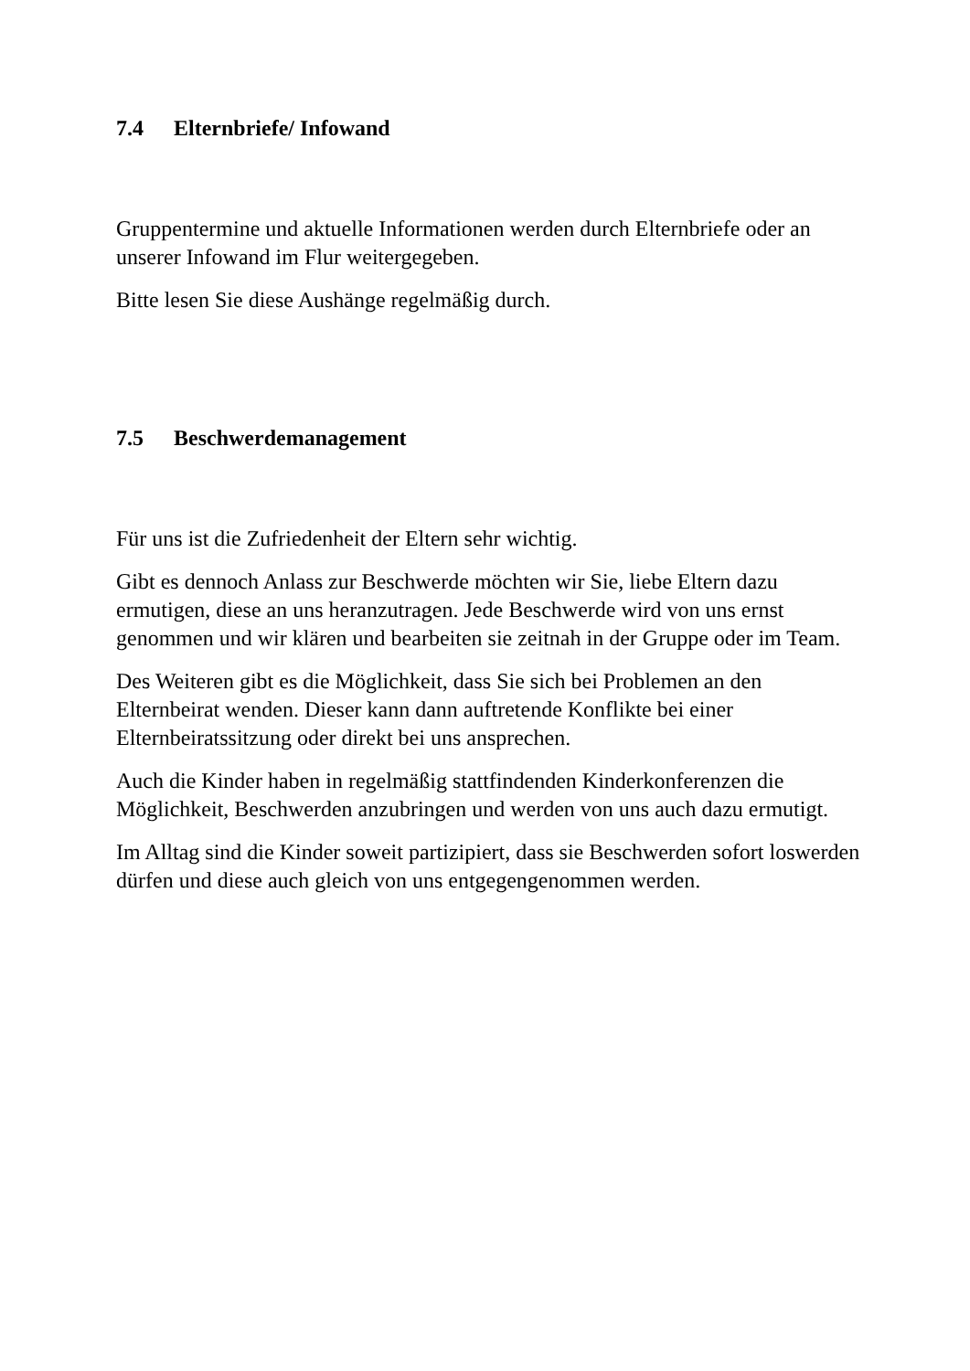7.4 Elternbriefe/ Infowand
Gruppentermine und aktuelle Informationen werden durch Elternbriefe oder an unserer Infowand im Flur weitergegeben.
Bitte lesen Sie diese Aushänge regelmäßig durch.
7.5 Beschwerdemanagement
Für uns ist die Zufriedenheit der Eltern sehr wichtig.
Gibt es dennoch Anlass zur Beschwerde möchten wir Sie, liebe Eltern dazu ermutigen, diese an uns heranzutragen. Jede Beschwerde wird von uns ernst genommen und wir klären und bearbeiten sie zeitnah in der Gruppe oder im Team.
Des Weiteren gibt es die Möglichkeit, dass Sie sich bei Problemen an den Elternbeirat wenden. Dieser kann dann auftretende Konflikte bei einer Elternbeiratssitzung oder direkt bei uns ansprechen.
Auch die Kinder haben in regelmäßig stattfindenden Kinderkonferenzen die Möglichkeit, Beschwerden anzubringen und werden von uns auch dazu ermutigt.
Im Alltag sind die Kinder soweit partizipiert, dass sie Beschwerden sofort loswerden dürfen und diese auch gleich von uns entgegengenommen werden.